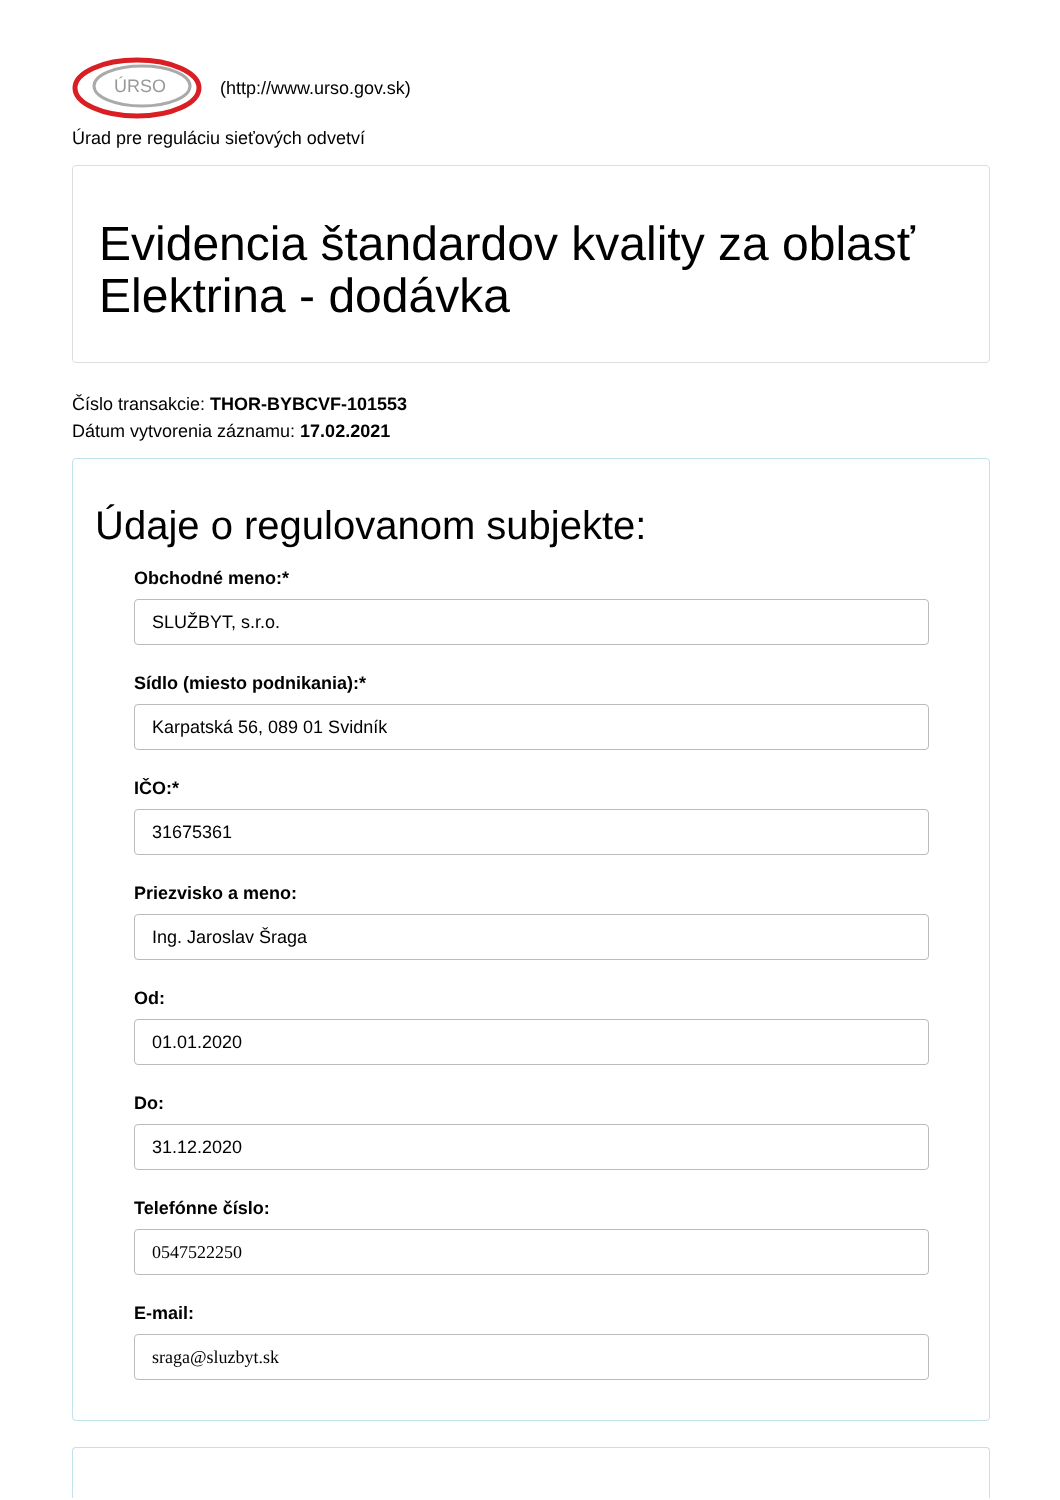ÚRSO
(http://www.urso.gov.sk)
Úrad pre reguláciu sieťových odvetví
Evidencia štandardov kvality za oblasť Elektrina - dodávka
Číslo transakcie: THOR-BYBCVF-101553
Dátum vytvorenia záznamu: 17.02.2021
Údaje o regulovanom subjekte:
Obchodné meno:*
SLUŽBYT, s.r.o.
Sídlo (miesto podnikania):*
Karpatská 56, 089 01 Svidník
IČO:*
31675361
Priezvisko a meno:
Ing. Jaroslav Šraga
Od:
01.01.2020
Do:
31.12.2020
Telefónne číslo:
0547522250
E-mail:
sraga@sluzbyt.sk